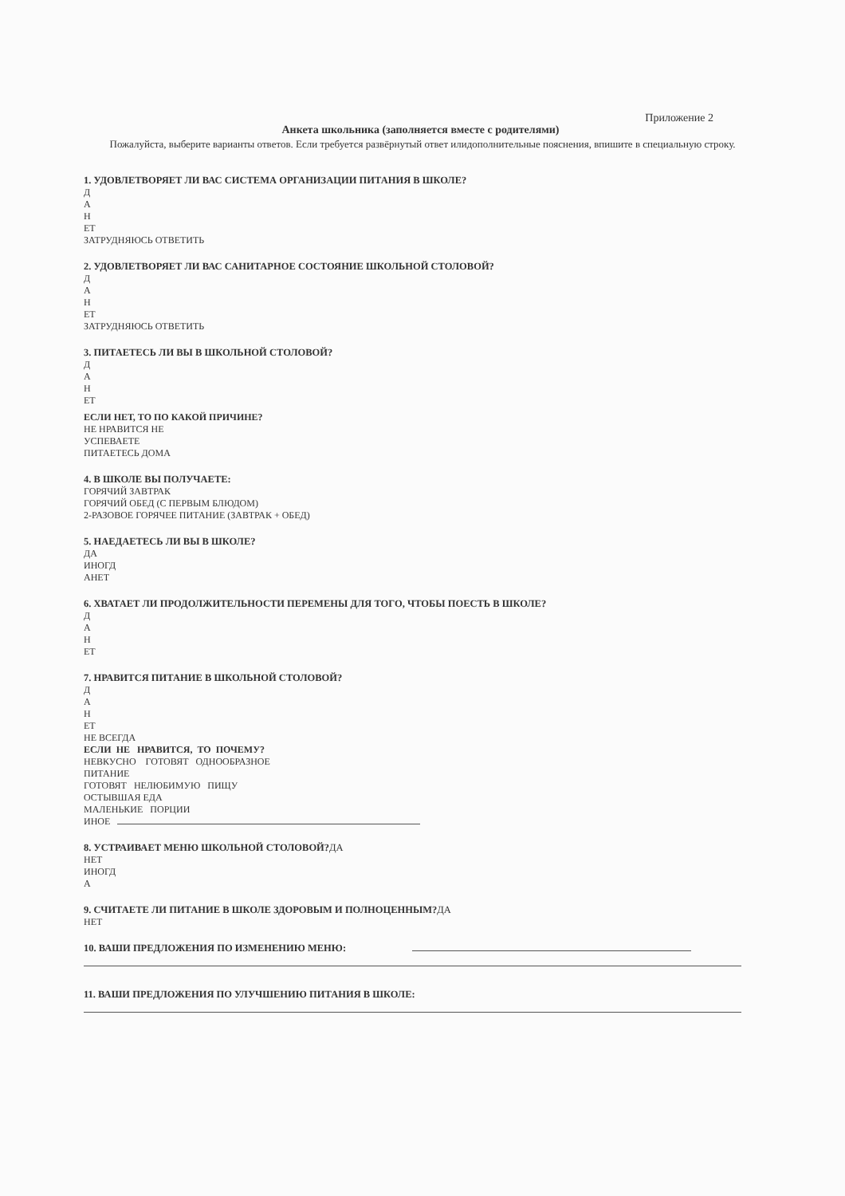Приложение 2
Анкета школьника (заполняется вместе с родителями)
Пожалуйста, выберите варианты ответов. Если требуется развёрнутый ответ илидополнительные пояснения, впишите в специальную строку.
1. УДОВЛЕТВОРЯЕТ ЛИ ВАС СИСТЕМА ОРГАНИЗАЦИИ ПИТАНИЯ В ШКОЛЕ?
Д
А
Н
ЕТ
ЗАТРУДНЯЮСЬ ОТВЕТИТЬ
2. УДОВЛЕТВОРЯЕТ ЛИ ВАС САНИТАРНОЕ СОСТОЯНИЕ ШКОЛЬНОЙ СТОЛОВОЙ?
Д
А
Н
ЕТ
ЗАТРУДНЯЮСЬ ОТВЕТИТЬ
3. ПИТАЕТЕСЬ ЛИ ВЫ В ШКОЛЬНОЙ СТОЛОВОЙ?
Д
А
Н
ЕТ
ЕСЛИ НЕТ, ТО ПО КАКОЙ ПРИЧИНЕ?
НЕ НРАВИТСЯ НЕ
УСПЕВАЕТЕ
ПИТАЕТЕСЬ ДОМА
4. В ШКОЛЕ ВЫ ПОЛУЧАЕТЕ:
ГОРЯЧИЙ ЗАВТРАК
ГОРЯЧИЙ ОБЕД (С ПЕРВЫМ БЛЮДОМ)
2-РАЗОВОЕ ГОРЯЧЕЕ ПИТАНИЕ (ЗАВТРАК + ОБЕД)
5. НАЕДАЕТЕСЬ ЛИ ВЫ В ШКОЛЕ?
ДА
ИНОГД
АНЕТ
6. ХВАТАЕТ ЛИ ПРОДОЛЖИТЕЛЬНОСТИ ПЕРЕМЕНЫ ДЛЯ ТОГО, ЧТОБЫ ПОЕСТЬ В ШКОЛЕ?
Д
А
Н
ЕТ
7. НРАВИТСЯ ПИТАНИЕ В ШКОЛЬНОЙ СТОЛОВОЙ?
Д
А
Н
ЕТ
НЕ ВСЕГДА
ЕСЛИ НЕ НРАВИТСЯ, ТО ПОЧЕМУ?
НЕВКУСНО ГОТОВЯТ ОДНООБРАЗНОЕ
ПИТАНИЕ
ГОТОВЯТ НЕЛЮБИМУЮ ПИЩУ
ОСТЫВШАЯ ЕДА
МАЛЕНЬКИЕ ПОРЦИИ
ИНОЕ
8. УСТРАИВАЕТ МЕНЮ ШКОЛЬНОЙ СТОЛОВОЙ?ДА
НЕТ
ИНОГД
А
9. СЧИТАЕТЕ ЛИ ПИТАНИЕ В ШКОЛЕ ЗДОРОВЫМ И ПОЛНОЦЕННЫМ?ДА
НЕТ
10. ВАШИ ПРЕДЛОЖЕНИЯ ПО ИЗМЕНЕНИЮ МЕНЮ:
11. ВАШИ ПРЕДЛОЖЕНИЯ ПО УЛУЧШЕНИЮ ПИТАНИЯ В ШКОЛЕ: